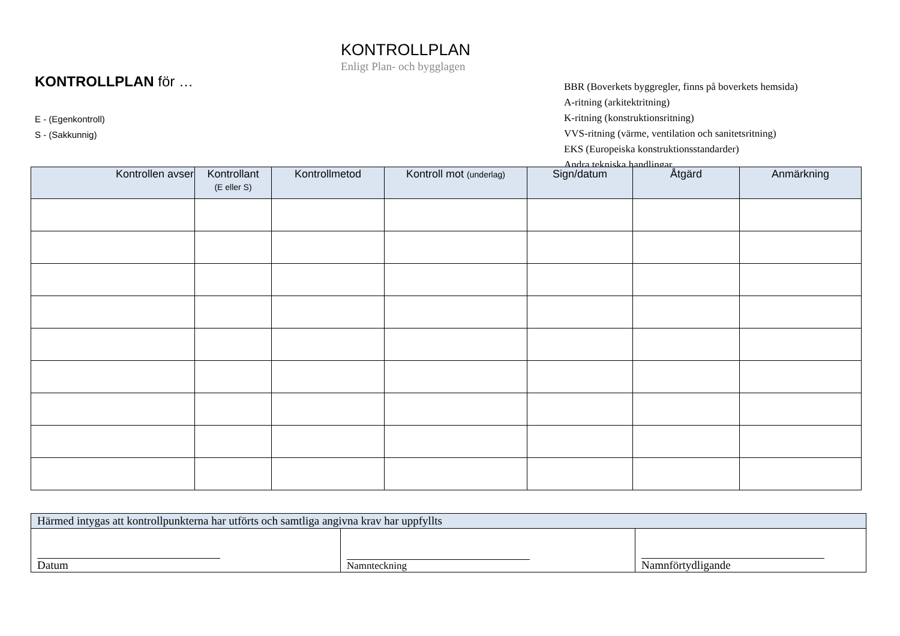KONTROLLPLAN
Enligt Plan- och bygglagen
KONTROLLPLAN för …
E - (Egenkontroll)
S - (Sakkunnig)
BBR (Boverkets byggregler, finns på boverkets hemsida)
A-ritning (arkitektritning)
K-ritning (konstruktionsritning)
VVS-ritning (värme, ventilation och sanitetsritning)
EKS (Europeiska konstruktionsstandarder)
Andra tekniska handlingar
| Kontrollen avser | Kontrollant (E eller S) | Kontrollmetod | Kontroll mot (underlag) | Sign/datum | Åtgärd | Anmärkning |
| --- | --- | --- | --- | --- | --- | --- |
| Härmed intygas att kontrollpunkterna har utförts och samtliga angivna krav har uppfyllts | | |
| Datum | Namnteckning | Namnförtydligande |